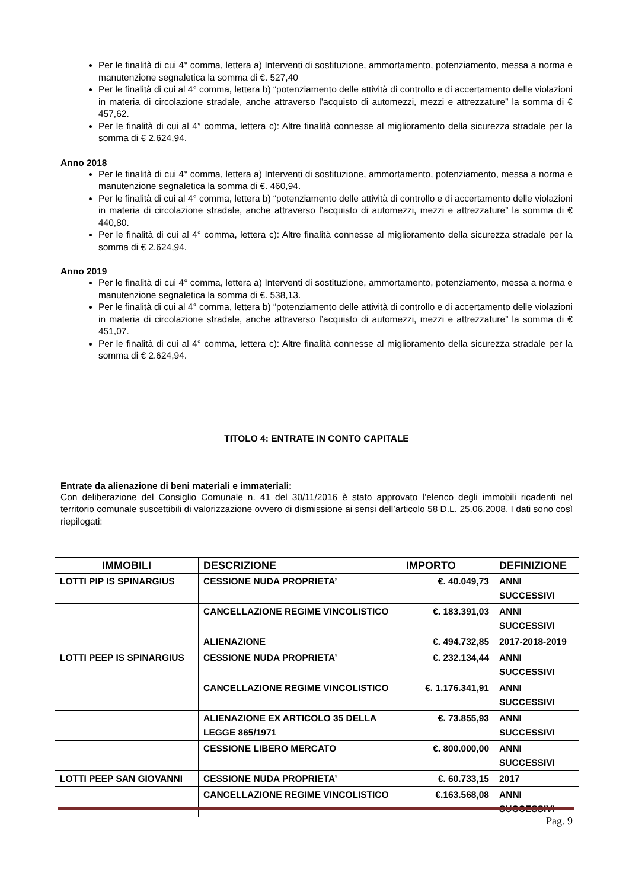Per le finalità di cui 4° comma, lettera a) Interventi di sostituzione, ammortamento, potenziamento, messa a norma e manutenzione segnaletica la somma di €. 527,40
Per le finalità di cui al 4° comma, lettera b) “potenziamento delle attività di controllo e di accertamento delle violazioni in materia di circolazione stradale, anche attraverso l’acquisto di automezzi, mezzi e attrezzature” la somma di € 457,62.
Per le finalità di cui al 4° comma, lettera c): Altre finalità connesse al miglioramento della sicurezza stradale per la somma di € 2.624,94.
Anno 2018
Per le finalità di cui 4° comma, lettera a) Interventi di sostituzione, ammortamento, potenziamento, messa a norma e manutenzione segnaletica la somma di €. 460,94.
Per le finalità di cui al 4° comma, lettera b) “potenziamento delle attività di controllo e di accertamento delle violazioni in materia di circolazione stradale, anche attraverso l’acquisto di automezzi, mezzi e attrezzature” la somma di € 440,80.
Per le finalità di cui al 4° comma, lettera c): Altre finalità connesse al miglioramento della sicurezza stradale per la somma di € 2.624,94.
Anno 2019
Per le finalità di cui 4° comma, lettera a) Interventi di sostituzione, ammortamento, potenziamento, messa a norma e manutenzione segnaletica la somma di €. 538,13.
Per le finalità di cui al 4° comma, lettera b) “potenziamento delle attività di controllo e di accertamento delle violazioni in materia di circolazione stradale, anche attraverso l’acquisto di automezzi, mezzi e attrezzature” la somma di € 451,07.
Per le finalità di cui al 4° comma, lettera c): Altre finalità connesse al miglioramento della sicurezza stradale per la somma di € 2.624,94.
TITOLO 4: ENTRATE IN CONTO CAPITALE
Entrate da alienazione di beni materiali e immateriali:
Con deliberazione del Consiglio Comunale n. 41 del 30/11/2016 è stato approvato l’elenco degli immobili ricadenti nel territorio comunale suscettibili di valorizzazione ovvero di dismissione ai sensi dell’articolo 58 D.L. 25.06.2008. I dati sono così riepilogati:
| IMMOBILI | DESCRIZIONE | IMPORTO | DEFINIZIONE |
| --- | --- | --- | --- |
| LOTTI PIP IS SPINARGIUS | CESSIONE NUDA PROPRIETA’ | €. 40.049,73 | ANNI SUCCESSIVI |
| | CANCELLAZIONE REGIME VINCOLISTICO | €. 183.391,03 | ANNI SUCCESSIVI |
| | ALIENAZIONE | €. 494.732,85 | 2017-2018-2019 |
| LOTTI PEEP IS SPINARGIUS | CESSIONE NUDA PROPRIETA’ | €. 232.134,44 | ANNI SUCCESSIVI |
| | CANCELLAZIONE REGIME VINCOLISTICO | €. 1.176.341,91 | ANNI SUCCESSIVI |
| | ALIENAZIONE EX ARTICOLO 35 DELLA LEGGE 865/1971 | €. 73.855,93 | ANNI SUCCESSIVI |
| | CESSIONE LIBERO MERCATO | €. 800.000,00 | ANNI SUCCESSIVI |
| LOTTI PEEP SAN GIOVANNI | CESSIONE NUDA PROPRIETA’ | €. 60.733,15 | 2017 |
| | CANCELLAZIONE REGIME VINCOLISTICO | €.163.568,08 | ANNI SUCCESSIVI |
Pag. 9